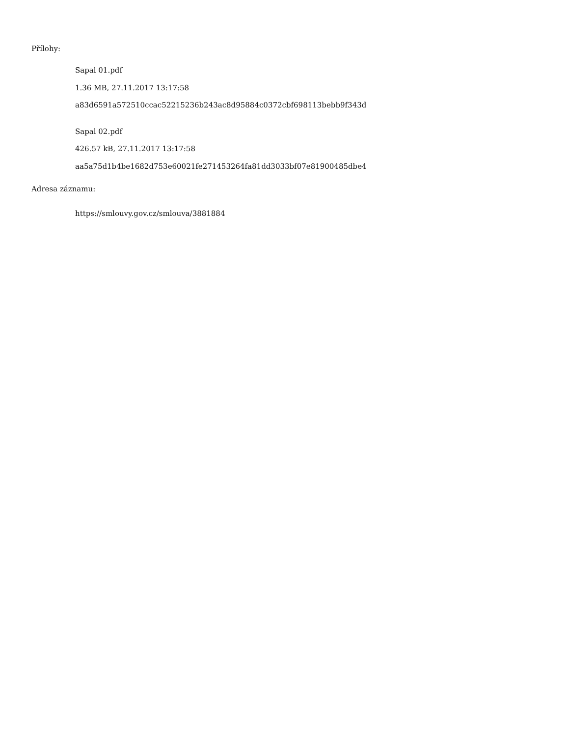Přílohy:
Sapal 01.pdf
1.36 MB, 27.11.2017 13:17:58
a83d6591a572510ccac52215236b243ac8d95884c0372cbf698113bebb9f343d
Sapal 02.pdf
426.57 kB, 27.11.2017 13:17:58
aa5a75d1b4be1682d753e60021fe271453264fa81dd3033bf07e81900485dbe4
Adresa záznamu:
https://smlouvy.gov.cz/smlouva/3881884